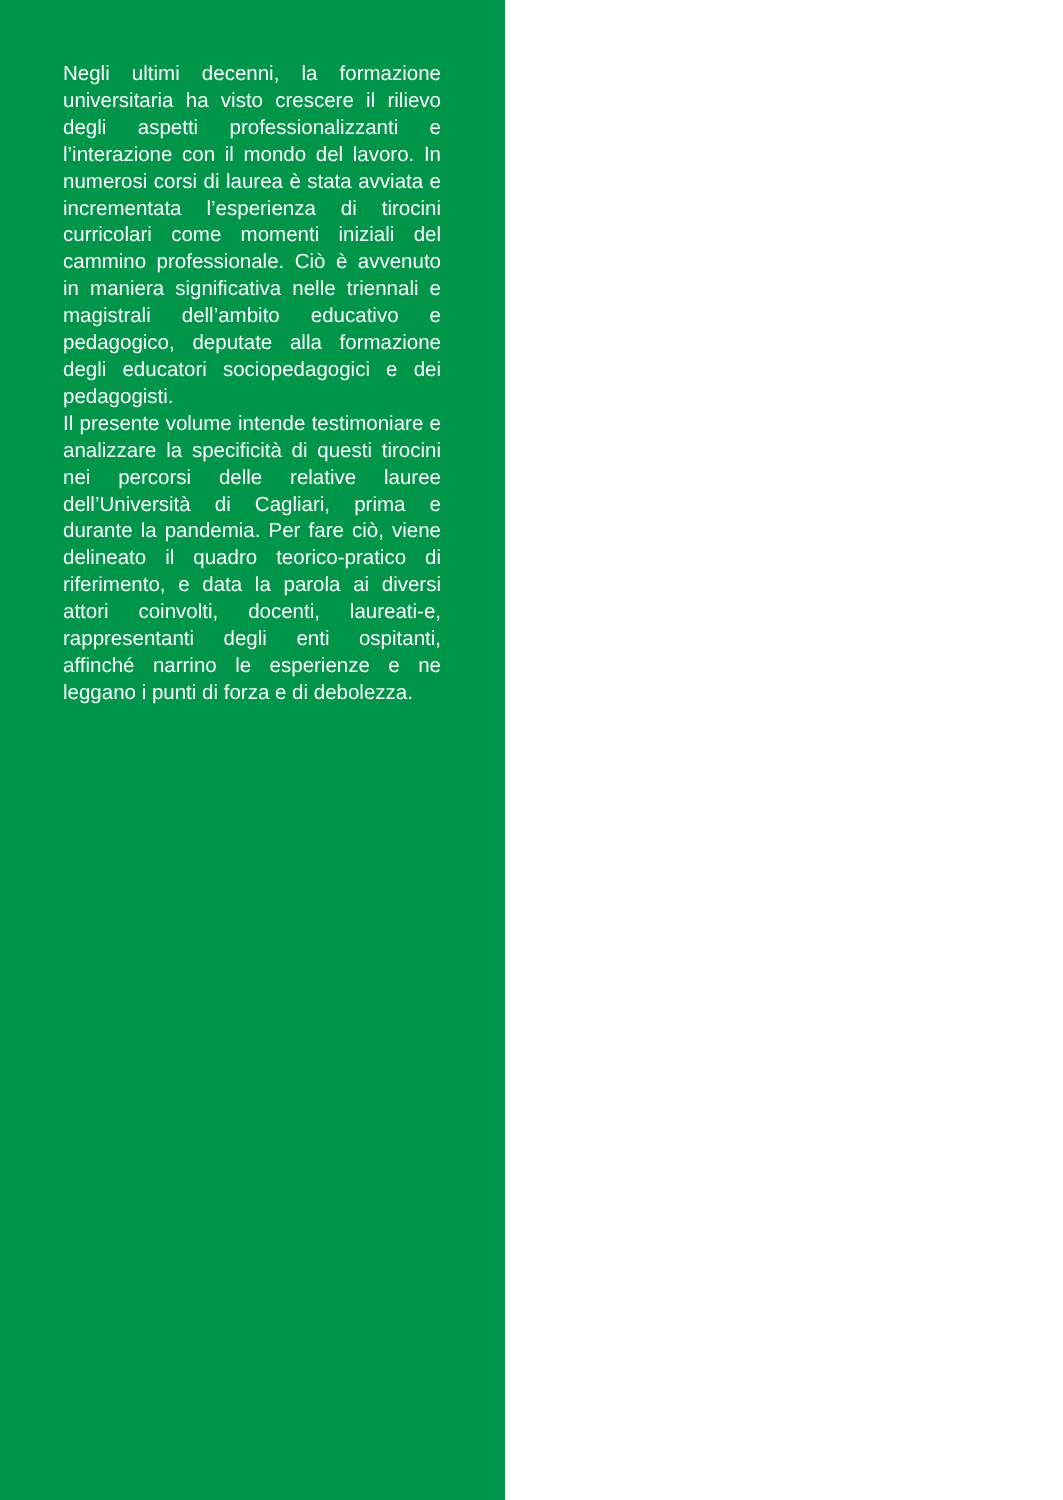Negli ultimi decenni, la formazione universitaria ha visto crescere il rilievo degli aspetti professionalizzanti e l’interazione con il mondo del lavoro. In numerosi corsi di laurea è stata avviata e incrementata l’esperienza di tirocini curricolari come momenti iniziali del cammino professionale. Ciò è avvenuto in maniera significativa nelle triennali e magistrali dell’ambito educativo e pedagogico, deputate alla formazione degli educatori sociopedagogici e dei pedagogisti.
Il presente volume intende testimoniare e analizzare la specificità di questi tirocini nei percorsi delle relative lauree dell’Università di Cagliari, prima e durante la pandemia. Per fare ciò, viene delineato il quadro teorico-pratico di riferimento, e data la parola ai diversi attori coinvolti, docenti, laureati-e, rappresentanti degli enti ospitanti, affinché narrino le esperienze e ne leggano i punti di forza e di debolezza.